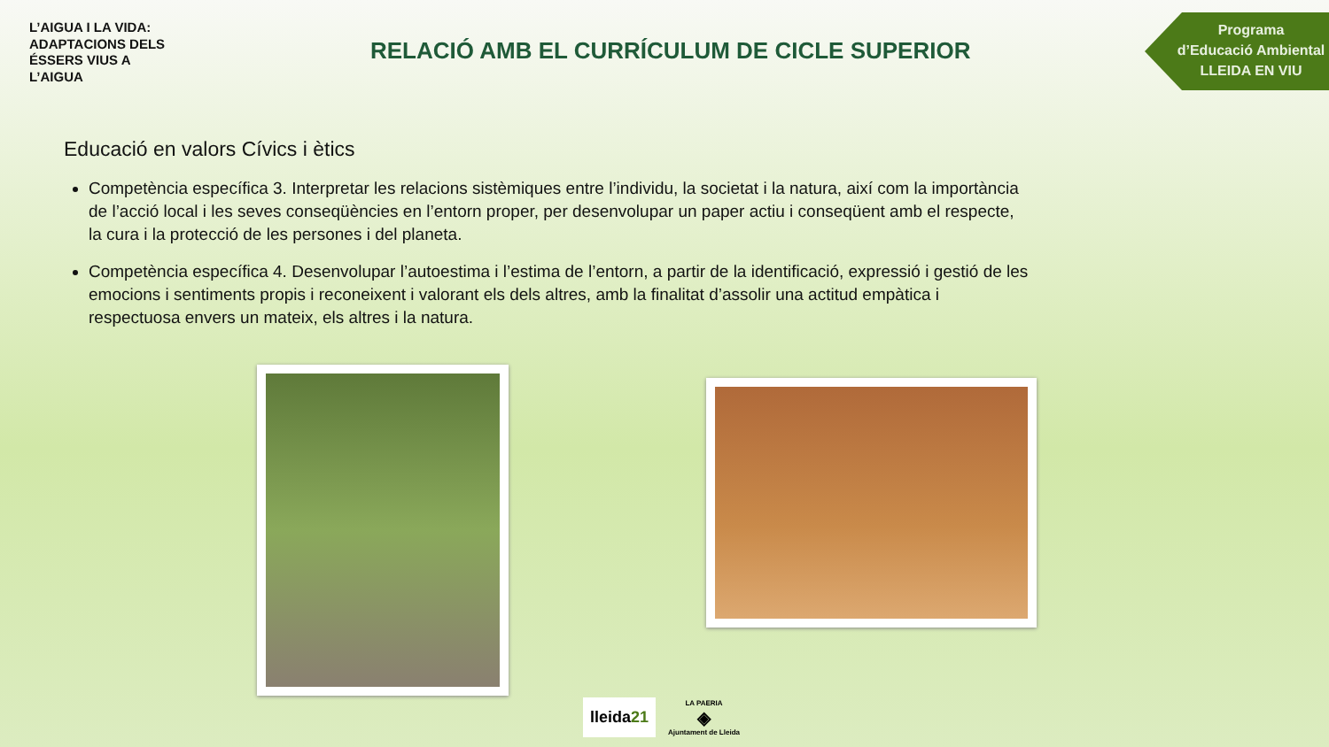L’AIGUA I LA VIDA:
ADAPTACIONS DELS
ÉSSERS VIUS A
L’AIGUA
RELACIÓ AMB EL CURRÍCULUM DE CICLE SUPERIOR
Programa
d’Educació Ambiental
LLEIDA EN VIU
Educació en valors Cívics i ètics
Competència específica 3. Interpretar les relacions sistèmiques entre l’individu, la societat i la natura, així com la importància de l’acció local i les seves conseqüències en l’entorn proper, per desenvolupar un paper actiu i conseqüent amb el respecte, la cura i la protecció de les persones i del planeta.
Competència específica 4. Desenvolupar l’autoestima i l’estima de l’entorn, a partir de la identificació, expressió i gestió de les emocions i sentiments propis i reconeixent i valorant els dels altres, amb la finalitat d’assolir una actitud empàtica i respectuosa envers un mateix, els altres i la natura.
lleida21
LA PAERIA
◈
Ajuntament de Lleida